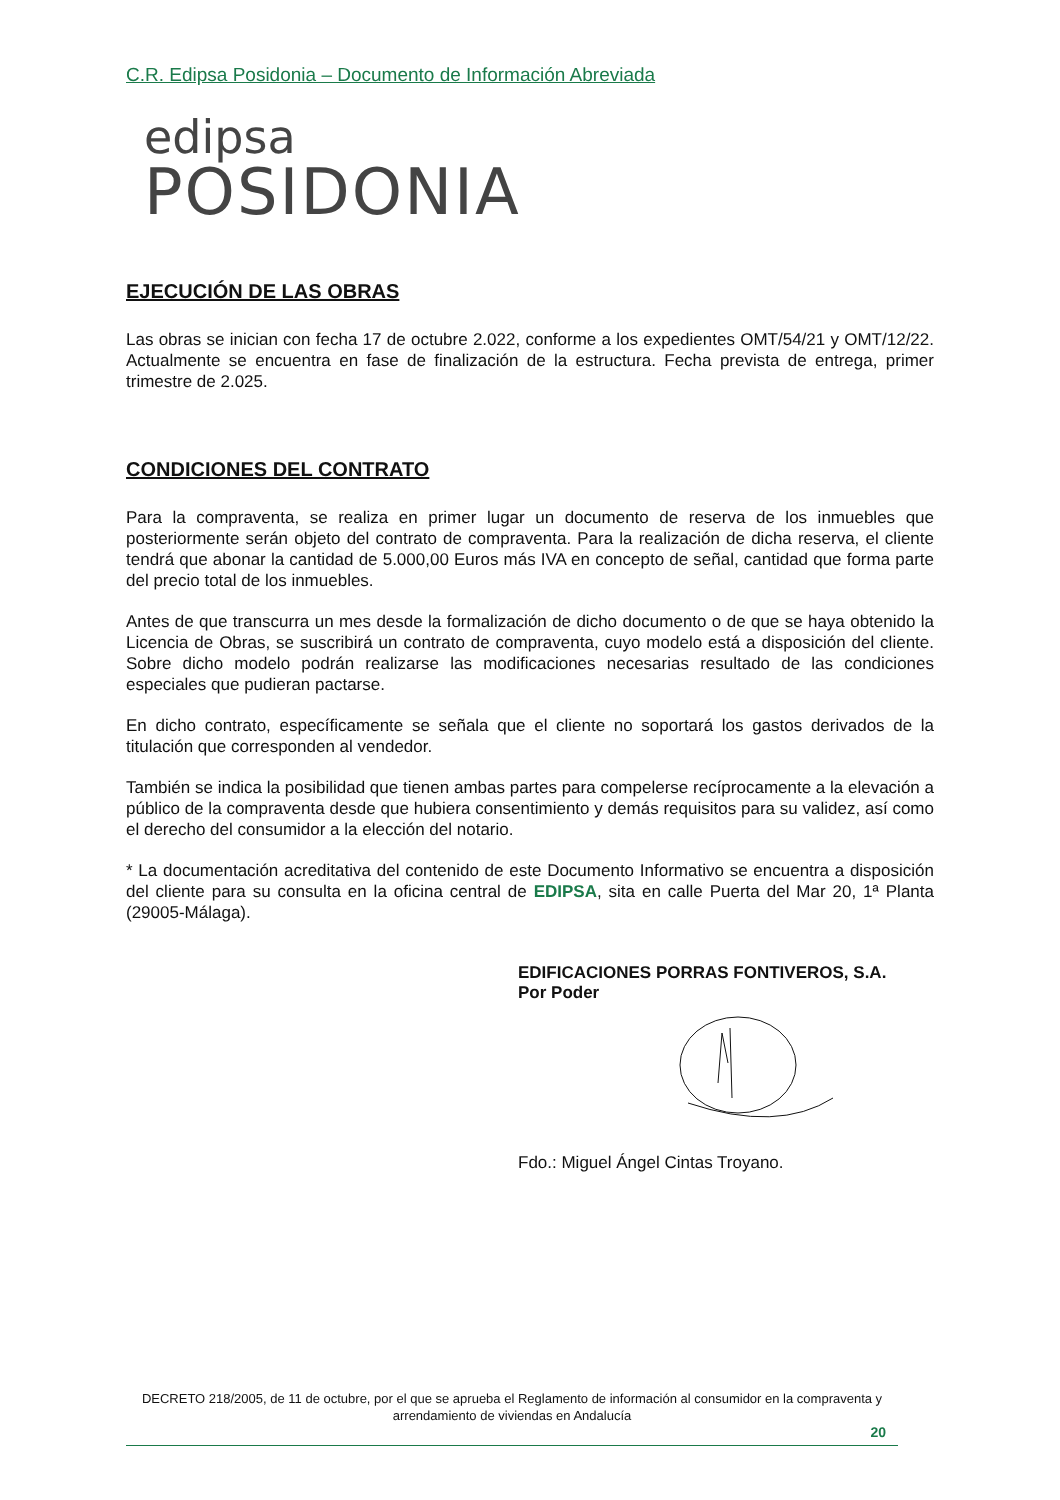C.R. Edipsa Posidonia – Documento de Información Abreviada
edipsa
POSIDONIA
EJECUCIÓN DE LAS OBRAS
Las obras se inician con fecha 17 de octubre 2.022, conforme a los expedientes OMT/54/21 y OMT/12/22. Actualmente se encuentra en fase de finalización de la estructura. Fecha prevista de entrega, primer trimestre de 2.025.
CONDICIONES DEL CONTRATO
Para la compraventa, se realiza en primer lugar un documento de reserva de los inmuebles que posteriormente serán objeto del contrato de compraventa. Para la realización de dicha reserva, el cliente tendrá que abonar la cantidad de 5.000,00 Euros más IVA en concepto de señal, cantidad que forma parte del precio total de los inmuebles.
Antes de que transcurra un mes desde la formalización de dicho documento o de que se haya obtenido la Licencia de Obras, se suscribirá un contrato de compraventa, cuyo modelo está a disposición del cliente. Sobre dicho modelo podrán realizarse las modificaciones necesarias resultado de las condiciones especiales que pudieran pactarse.
En dicho contrato, específicamente se señala que el cliente no soportará los gastos derivados de la titulación que corresponden al vendedor.
También se indica la posibilidad que tienen ambas partes para compelerse recíprocamente a la elevación a público de la compraventa desde que hubiera consentimiento y demás requisitos para su validez, así como el derecho del consumidor a la elección del notario.
* La documentación acreditativa del contenido de este Documento Informativo se encuentra a disposición del cliente para su consulta en la oficina central de EDIPSA, sita en calle Puerta del Mar 20, 1ª Planta (29005-Málaga).
EDIFICACIONES PORRAS FONTIVEROS, S.A.
Por Poder
Fdo.: Miguel Ángel Cintas Troyano.
DECRETO 218/2005, de 11 de octubre, por el que se aprueba el Reglamento de información al consumidor en la compraventa y arrendamiento de viviendas en Andalucía
20